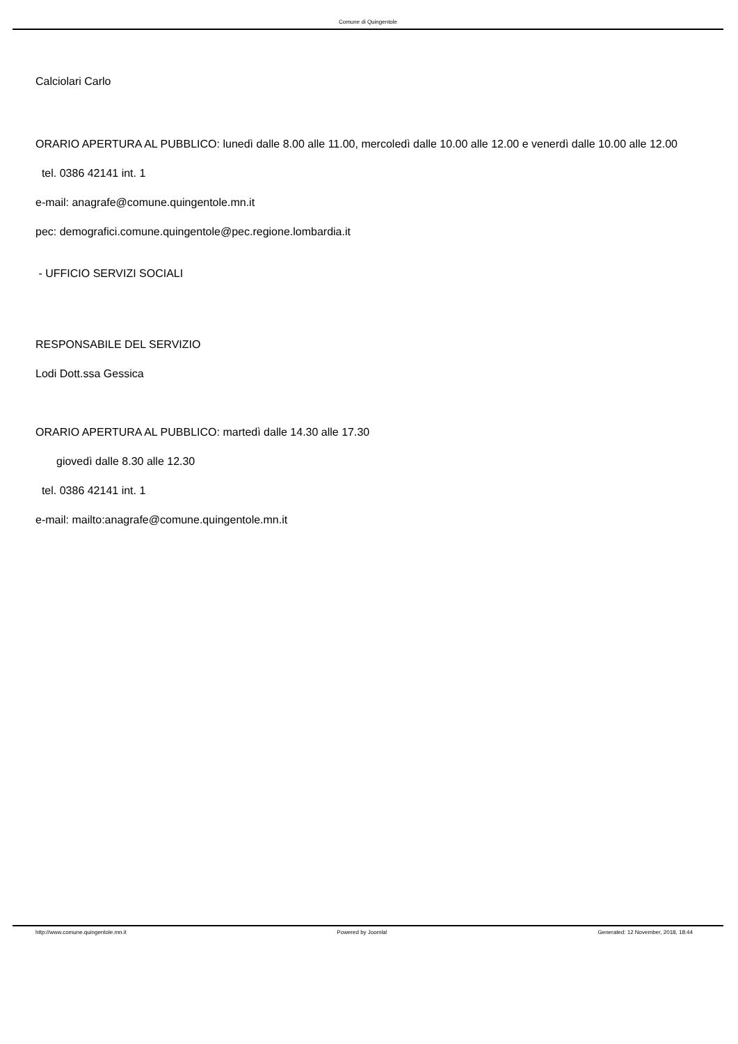Comune di Quingentole
Calciolari Carlo
ORARIO APERTURA AL PUBBLICO: lunedì dalle 8.00 alle 11.00, mercoledì dalle 10.00 alle 12.00 e venerdì dalle 10.00 alle 12.00
tel. 0386 42141 int. 1
e-mail: anagrafe@comune.quingentole.mn.it
pec: demografici.comune.quingentole@pec.regione.lombardia.it
- UFFICIO SERVIZI SOCIALI
RESPONSABILE DEL SERVIZIO
Lodi Dott.ssa Gessica
ORARIO APERTURA AL PUBBLICO: martedì dalle 14.30 alle 17.30
giovedì dalle 8.30 alle 12.30
tel. 0386 42141 int. 1
e-mail: mailto:anagrafe@comune.quingentole.mn.it
http://www.comune.quingentole.mn.it Powered by Joomla! Generated: 12 November, 2018, 18:44